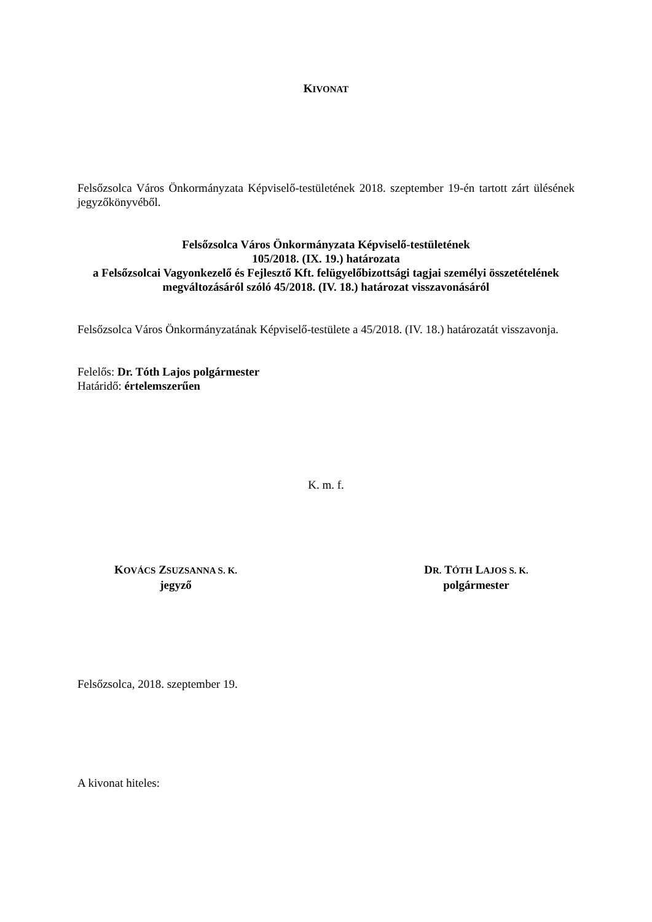KIVONAT
Felsőzsolca Város Önkormányzata Képviselő-testületének 2018. szeptember 19-én tartott zárt ülésének jegyzőkönyvéből.
Felsőzsolca Város Önkormányzata Képviselő-testületének
105/2018. (IX. 19.) határozata
a Felsőzsolcai Vagyonkezelő és Fejlesztő Kft. felügyelőbizottsági tagjai személyi összetételének megváltozásáról szóló 45/2018. (IV. 18.) határozat visszavonásáról
Felsőzsolca Város Önkormányzatának Képviselő-testülete a 45/2018. (IV. 18.) határozatát visszavonja.
Felelős: Dr. Tóth Lajos polgármester
Határidő: értelemszerűen
K. m. f.
KOVÁCS ZSUZSANNA S. K.
jegyző
DR. TÓTH LAJOS S. K.
polgármester
Felsőzsolca, 2018. szeptember 19.
A kivonat hiteles: